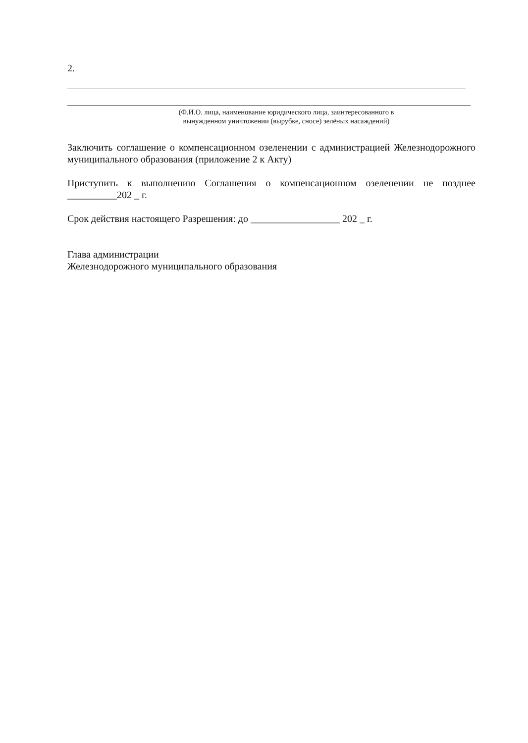2.
(Ф.И.О. лица, наименование юридического лица, заинтересованного в
вынужденном уничтожении (вырубке, сносе) зелёных насаждений)
Заключить соглашение о компенсационном озеленении с администрацией Железнодорожного муниципального образования (приложение 2 к Акту)
Приступить к выполнению Соглашения о компенсационном озеленении не позднее __________202 _ г.
Срок действия настоящего Разрешения: до __________________ 202 _ г.
Глава администрации
Железнодорожного муниципального образования